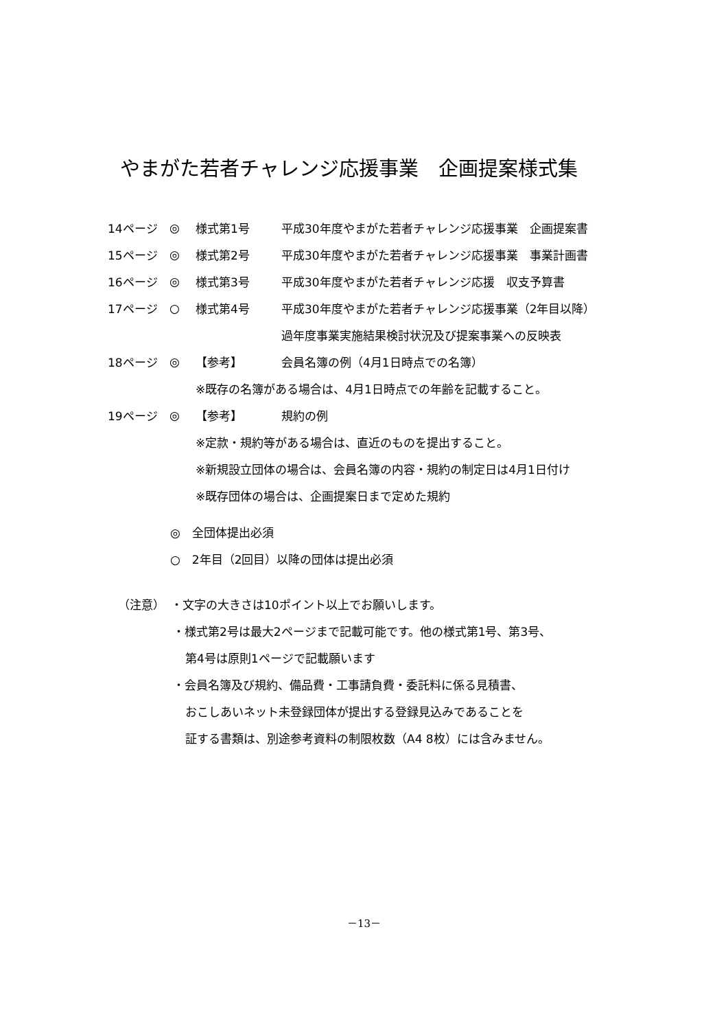やまがた若者チャレンジ応援事業　企画提案様式集
14ページ ◎ 様式第1号 平成30年度やまがた若者チャレンジ応援事業　企画提案書
15ページ ◎ 様式第2号 平成30年度やまがた若者チャレンジ応援事業　事業計画書
16ページ ◎ 様式第3号 平成30年度やまがた若者チャレンジ応援　収支予算書
17ページ ○ 様式第4号 平成30年度やまがた若者チャレンジ応援事業（2年目以降）
過年度事業実施結果検討状況及び提案事業への反映表
18ページ ◎ 【参考】 会員名簿の例（4月1日時点での名簿）
※既存の名簿がある場合は、4月1日時点での年齢を記載すること。
19ページ ◎ 【参考】 規約の例
※定款・規約等がある場合は、直近のものを提出すること。
※新規設立団体の場合は、会員名簿の内容・規約の制定日は4月1日付け
※既存団体の場合は、企画提案日まで定めた規約
◎　全団体提出必須
○　2年目（2回目）以降の団体は提出必須
（注意）　・文字の大きさは10ポイント以上でお願いします。
・様式第2号は最大2ページまで記載可能です。他の様式第1号、第3号、
第4号は原則1ページで記載願います
・会員名簿及び規約、備品費・工事請負費・委託料に係る見積書、
おこしあいネット未登録団体が提出する登録見込みであることを
証する書類は、別途参考資料の制限枚数（A4 8枚）には含みません。
－13－